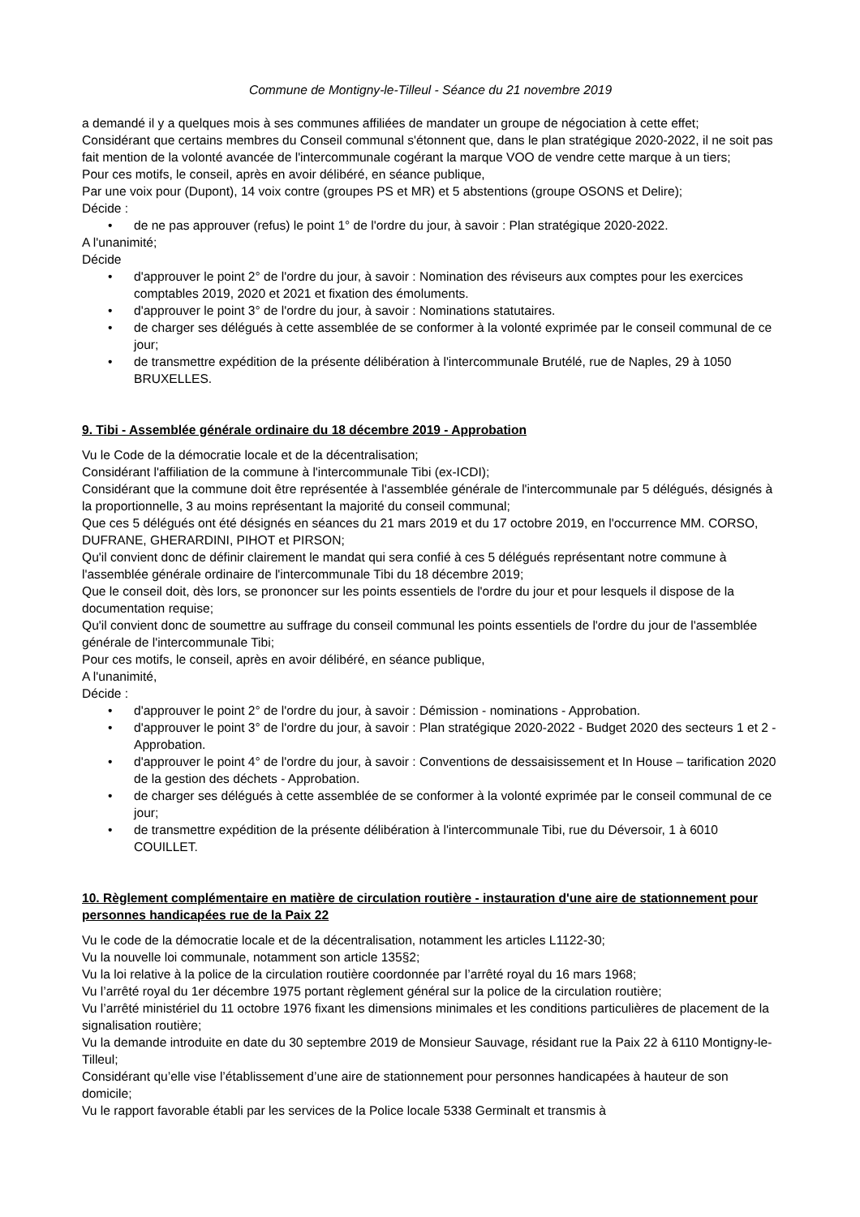Commune de Montigny-le-Tilleul - Séance du 21 novembre 2019
a demandé il y a quelques mois à ses communes affiliées de mandater un groupe de négociation à cette effet;
Considérant que certains membres du Conseil communal s'étonnent que, dans le plan stratégique 2020-2022, il ne soit pas fait mention de la volonté avancée de l'intercommunale cogérant la marque VOO de vendre cette marque à un tiers;
Pour ces motifs, le conseil, après en avoir délibéré, en séance publique,
Par une voix pour (Dupont), 14 voix contre (groupes PS et MR) et 5 abstentions (groupe OSONS et Delire);
Décide :
• de ne pas approuver (refus) le point 1° de l'ordre du jour, à savoir : Plan stratégique 2020-2022.
A l'unanimité;
Décide
• d'approuver le point 2° de l'ordre du jour, à savoir : Nomination des réviseurs aux comptes pour les exercices comptables 2019, 2020 et 2021 et fixation des émoluments.
• d'approuver le point 3° de l'ordre du jour, à savoir : Nominations statutaires.
• de charger ses délégués à cette assemblée de se conformer à la volonté exprimée par le conseil communal de ce jour;
• de transmettre expédition de la présente délibération à l'intercommunale Brutélé, rue de Naples, 29 à 1050 BRUXELLES.
9. Tibi - Assemblée générale ordinaire du 18 décembre 2019 - Approbation
Vu le Code de la démocratie locale et de la décentralisation;
Considérant l'affiliation de la commune à l'intercommunale Tibi (ex-ICDI);
Considérant que la commune doit être représentée à l'assemblée générale de l'intercommunale par 5 délégués, désignés à la proportionnelle, 3 au moins représentant la majorité du conseil communal;
Que ces 5 délégués ont été désignés en séances du 21 mars 2019 et du 17 octobre 2019, en l'occurrence MM. CORSO, DUFRANE, GHERARDINI, PIHOT et PIRSON;
Qu'il convient donc de définir clairement le mandat qui sera confié à ces 5 délégués représentant notre commune à l'assemblée générale ordinaire de l'intercommunale Tibi du 18 décembre 2019;
Que le conseil doit, dès lors, se prononcer sur les points essentiels de l'ordre du jour et pour lesquels il dispose de la documentation requise;
Qu'il convient donc de soumettre au suffrage du conseil communal les points essentiels de l'ordre du jour de l'assemblée générale de l'intercommunale Tibi;
Pour ces motifs, le conseil, après en avoir délibéré, en séance publique,
A l'unanimité,
Décide :
• d'approuver le point 2° de l'ordre du jour, à savoir : Démission - nominations - Approbation.
• d'approuver le point 3° de l'ordre du jour, à savoir : Plan stratégique 2020-2022 - Budget 2020 des secteurs 1 et 2 - Approbation.
• d'approuver le point 4° de l'ordre du jour, à savoir : Conventions de dessaisissement et In House – tarification 2020 de la gestion des déchets - Approbation.
• de charger ses délégués à cette assemblée de se conformer à la volonté exprimée par le conseil communal de ce jour;
• de transmettre expédition de la présente délibération à l'intercommunale Tibi, rue du Déversoir, 1 à 6010 COUILLET.
10. Règlement complémentaire en matière de circulation routière - instauration d'une aire de stationnement pour personnes handicapées rue de la Paix 22
Vu le code de la démocratie locale et de la décentralisation, notamment les articles L1122-30;
Vu la nouvelle loi communale, notamment son article 135§2;
Vu la loi relative à la police de la circulation routière coordonnée par l’arrêté royal du 16 mars 1968;
Vu l’arrêté royal du 1er décembre 1975 portant règlement général sur la police de la circulation routière;
Vu l’arrêté ministériel du 11 octobre 1976 fixant les dimensions minimales et les conditions particulières de placement de la signalisation routière;
Vu la demande introduite en date du 30 septembre 2019 de Monsieur Sauvage, résidant rue la Paix 22 à 6110 Montigny-le-Tilleul;
Considérant qu’elle vise l’établissement d’une aire de stationnement pour personnes handicapées à hauteur de son domicile;
Vu le rapport favorable établi par les services de la Police locale 5338 Germinalt et transmis à